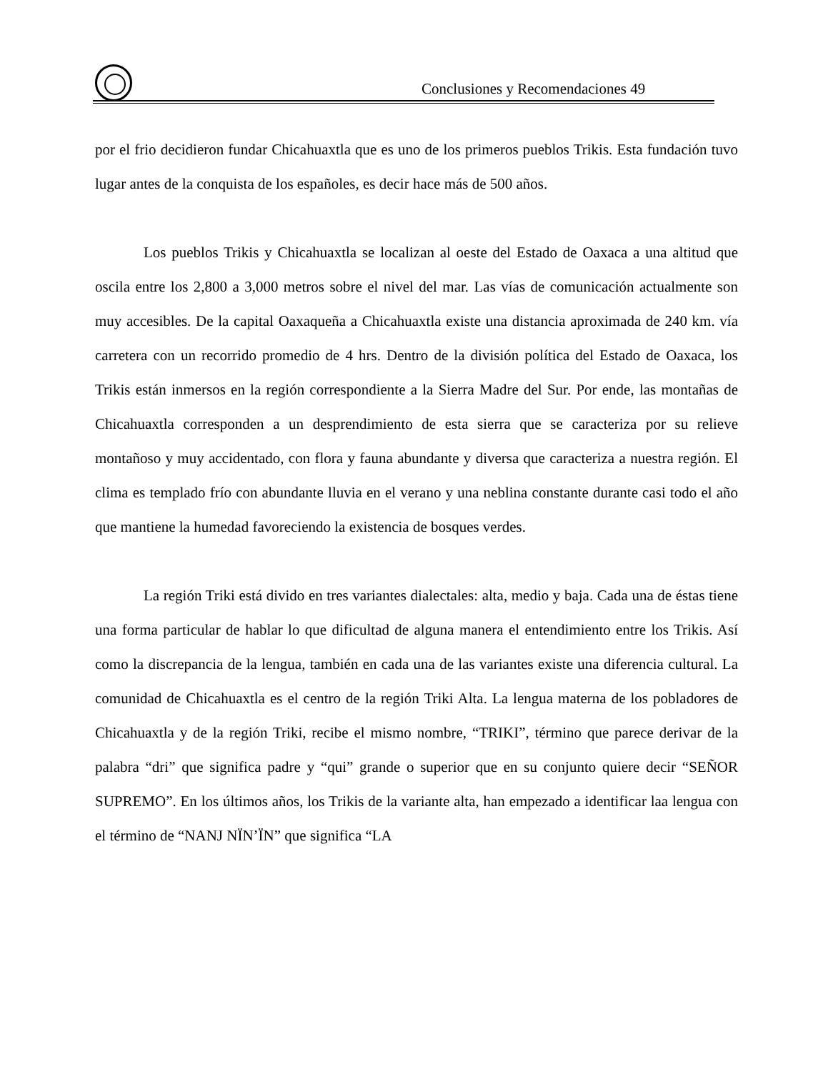Conclusiones y Recomendaciones 49
por el frio decidieron fundar Chicahuaxtla que es uno de los primeros pueblos Trikis. Esta fundación tuvo lugar antes de la conquista de los españoles, es decir hace más de 500 años.
Los pueblos Trikis y Chicahuaxtla se localizan al oeste del Estado de Oaxaca a una altitud que oscila entre los 2,800 a 3,000 metros sobre el nivel del mar. Las vías de comunicación actualmente son muy accesibles. De la capital Oaxaqueña a Chicahuaxtla existe una distancia aproximada de 240 km. vía carretera con un recorrido promedio de 4 hrs. Dentro de la división política del Estado de Oaxaca, los Trikis están inmersos en la región correspondiente a la Sierra Madre del Sur. Por ende, las montañas de Chicahuaxtla corresponden a un desprendimiento de esta sierra que se caracteriza por su relieve montañoso y muy accidentado, con flora y fauna abundante y diversa que caracteriza a nuestra región. El clima es templado frío con abundante lluvia en el verano y una neblina constante durante casi todo el año que mantiene la humedad favoreciendo la existencia de bosques verdes.
La región Triki está divido en tres variantes dialectales: alta, medio y baja. Cada una de éstas tiene una forma particular de hablar lo que dificultad de alguna manera el entendimiento entre los Trikis. Así como la discrepancia de la lengua, también en cada una de las variantes existe una diferencia cultural. La comunidad de Chicahuaxtla es el centro de la región Triki Alta. La lengua materna de los pobladores de Chicahuaxtla y de la región Triki, recibe el mismo nombre, “TRIKI”, término que parece derivar de la palabra “dri” que significa padre y “qui” grande o superior que en su conjunto quiere decir “SEÑOR SUPREMO”. En los últimos años, los Trikis de la variante alta, han empezado a identificar laa lengua con el término de “NANJ NÏN’ÏN” que significa “LA